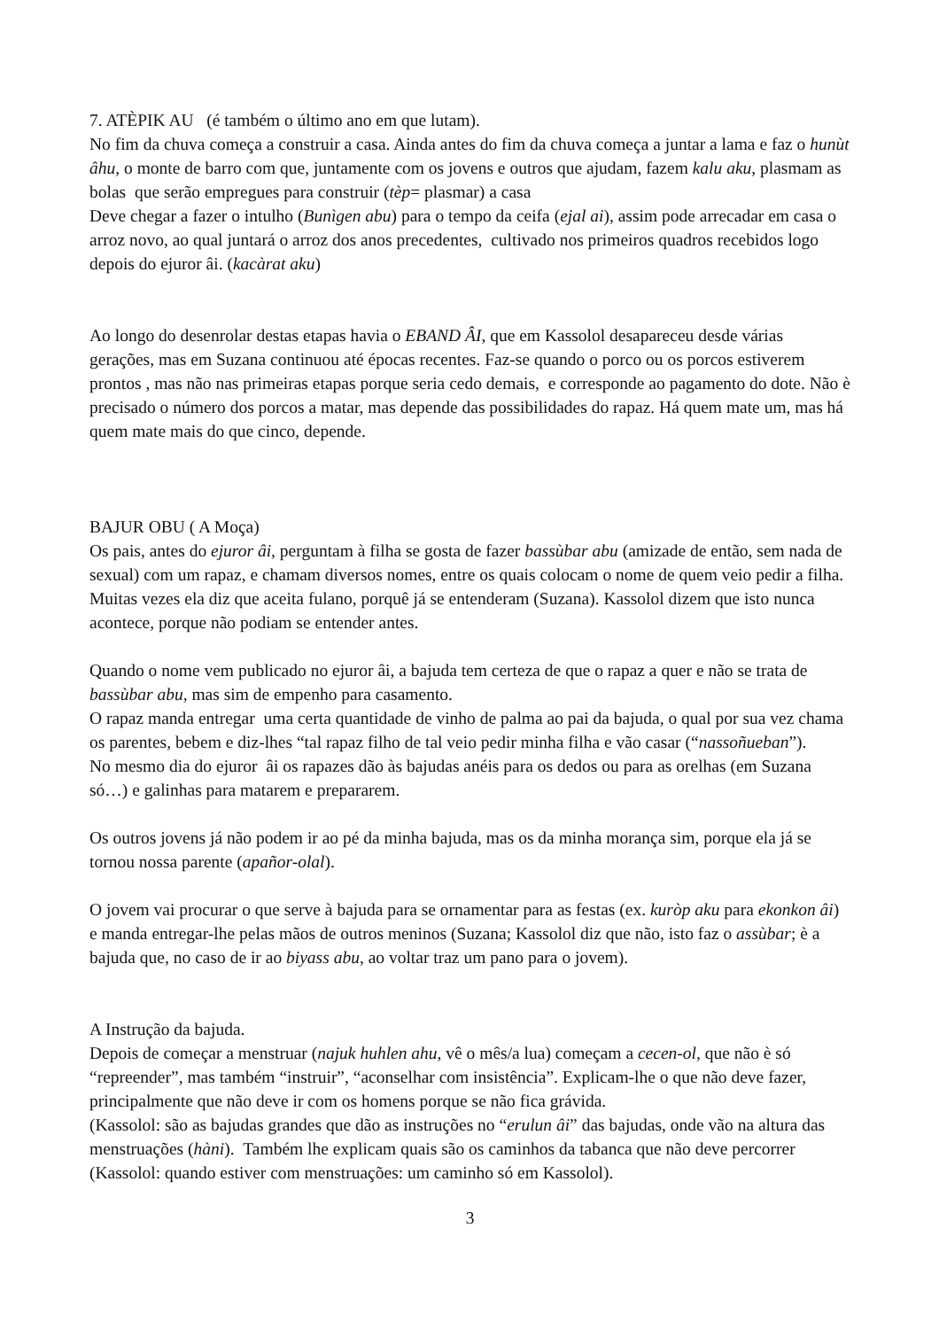7. ATÈPIK AU (é também o último ano em que lutam).
No fim da chuva começa a construir a casa. Ainda antes do fim da chuva começa a juntar a lama e faz o hunùt âhu, o monte de barro com que, juntamente com os jovens e outros que ajudam, fazem kalu aku, plasmam as bolas que serão empregues para construir (tèp= plasmar) a casa
Deve chegar a fazer o intulho (Bunìgen abu) para o tempo da ceifa (ejal ai), assim pode arrecadar em casa o arroz novo, ao qual juntará o arroz dos anos precedentes, cultivado nos primeiros quadros recebidos logo depois do ejuror âi. (kacàrat aku)
Ao longo do desenrolar destas etapas havia o EBAND ÂI, que em Kassolol desapareceu desde várias gerações, mas em Suzana continuou até épocas recentes. Faz-se quando o porco ou os porcos estiverem prontos , mas não nas primeiras etapas porque seria cedo demais, e corresponde ao pagamento do dote. Não è precisado o número dos porcos a matar, mas depende das possibilidades do rapaz. Há quem mate um, mas há quem mate mais do que cinco, depende.
BAJUR OBU ( A Moça)
Os pais, antes do ejuror âi, perguntam à filha se gosta de fazer bassùbar abu (amizade de então, sem nada de sexual) com um rapaz, e chamam diversos nomes, entre os quais colocam o nome de quem veio pedir a filha. Muitas vezes ela diz que aceita fulano, porquê já se entenderam (Suzana). Kassolol dizem que isto nunca acontece, porque não podiam se entender antes.
Quando o nome vem publicado no ejuror âi, a bajuda tem certeza de que o rapaz a quer e não se trata de bassùbar abu, mas sim de empenho para casamento.
O rapaz manda entregar uma certa quantidade de vinho de palma ao pai da bajuda, o qual por sua vez chama os parentes, bebem e diz-lhes “tal rapaz filho de tal veio pedir minha filha e vão casar (“nassoñueban”).
No mesmo dia do ejuror âi os rapazes dão às bajudas anéis para os dedos ou para as orelhas (em Suzana só…) e galinhas para matarem e prepararem.
Os outros jovens já não podem ir ao pé da minha bajuda, mas os da minha morança sim, porque ela já se tornou nossa parente (apañor-olal).
O jovem vai procurar o que serve à bajuda para se ornamentar para as festas (ex. kuròp aku para ekonkon âi) e manda entregar-lhe pelas mãos de outros meninos (Suzana; Kassolol diz que não, isto faz o assùbar; è a bajuda que, no caso de ir ao biyass abu, ao voltar traz um pano para o jovem).
A Instrução da bajuda.
Depois de começar a menstruar (najuk huhlen ahu, vê o mês/a lua) começam a cecen-ol, que não è só “repreender”, mas também “instruir”, “aconselhar com insistência”. Explicam-lhe o que não deve fazer, principalmente que não deve ir com os homens porque se não fica grávida.
(Kassolol: são as bajudas grandes que dão as instruções no “erulun âi” das bajudas, onde vão na altura das menstruações (hàni). Também lhe explicam quais são os caminhos da tabanca que não deve percorrer (Kassolol: quando estiver com menstruações: um caminho só em Kassolol).
3